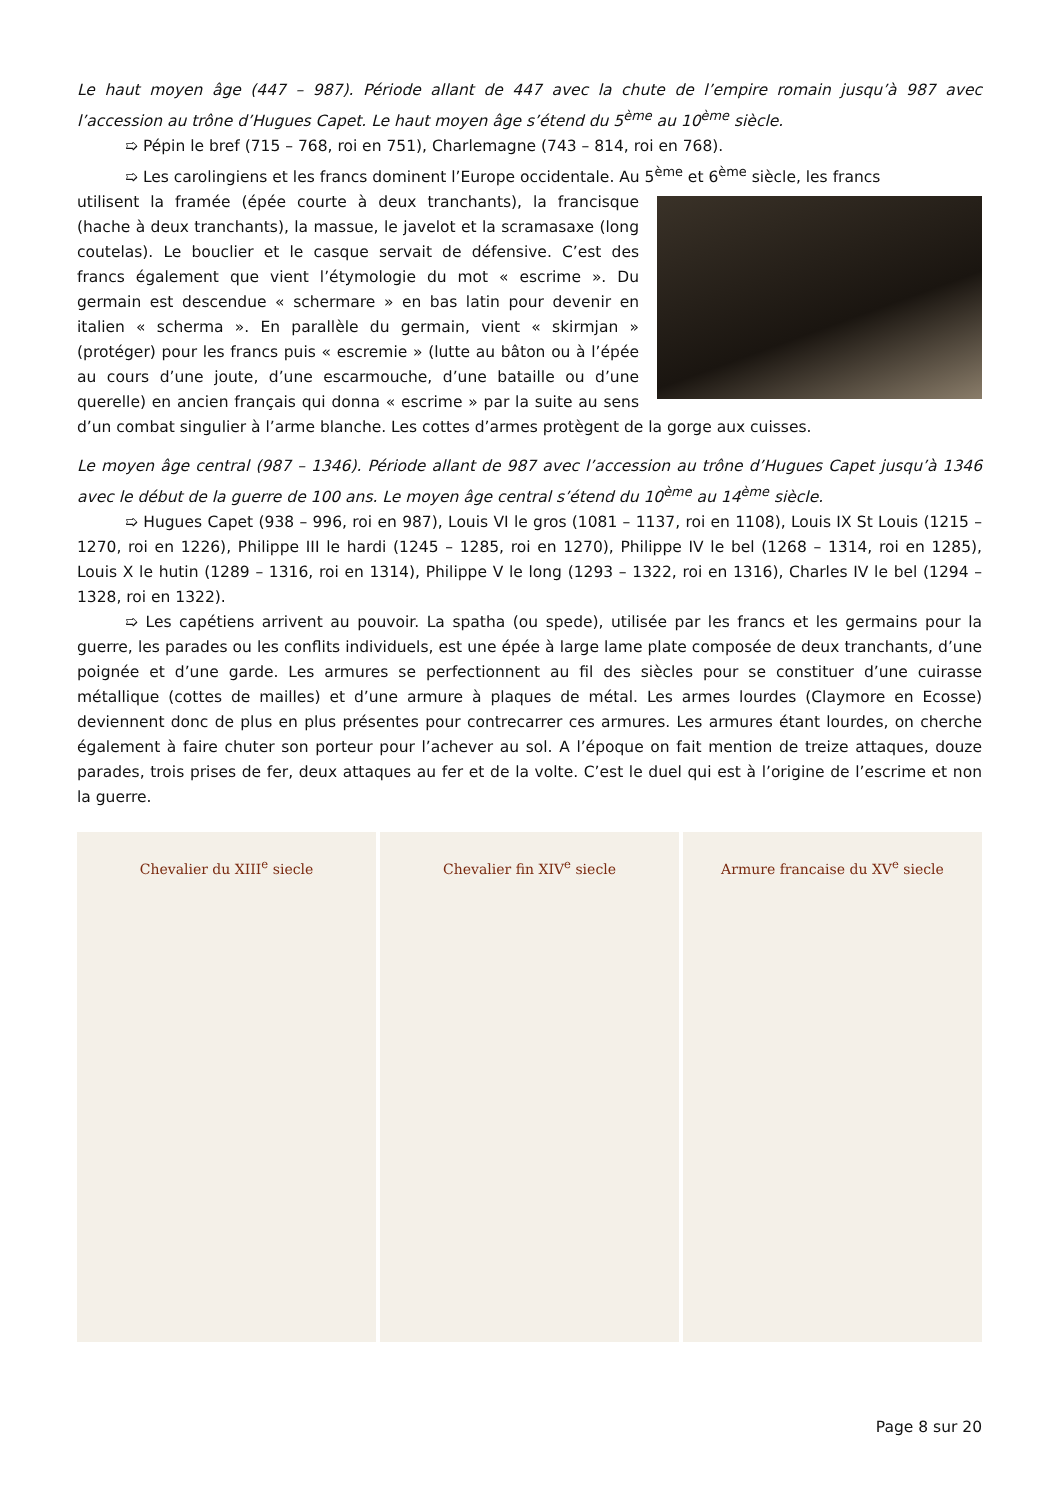Le haut moyen âge (447 – 987). Période allant de 447 avec la chute de l’empire romain jusqu’à 987 avec l’accession au trône d’Hugues Capet. Le haut moyen âge s’étend du 5<sup>ème</sup> au 10<sup>ème</sup> siècle.
➯ Pépin le bref (715 – 768, roi en 751), Charlemagne (743 – 814, roi en 768).
➯ Les carolingiens et les francs dominent l’Europe occidentale. Au 5<sup>ème</sup> et 6<sup>ème</sup> siècle, les francs
utilisent la framée (épée courte à deux tranchants), la francisque (hache à deux tranchants), la massue, le javelot et la scramasaxe (long coutelas). Le bouclier et le casque servait de défensive. C’est des francs également que vient l’étymologie du mot « escrime ». Du germain est descendue « schermare » en bas latin pour devenir en italien « scherma ». En parallèle du germain, vient « skirmjan » (protéger) pour les francs puis « escremie » (lutte au bâton ou à l’épée au cours d’une joute, d’une escarmouche, d’une bataille ou d’une querelle) en ancien français qui donna « escrime » par la suite au sens d’un combat singulier à l’arme blanche. Les cottes d’armes protègent de la gorge aux cuisses.
Le moyen âge central (987 – 1346). Période allant de 987 avec l’accession au trône d’Hugues Capet jusqu’à 1346 avec le début de la guerre de 100 ans. Le moyen âge central s’étend du 10<sup>ème</sup> au 14<sup>ème</sup> siècle.
➯ Hugues Capet (938 – 996, roi en 987), Louis VI le gros (1081 – 1137, roi en 1108), Louis IX St Louis (1215 – 1270, roi en 1226), Philippe III le hardi (1245 – 1285, roi en 1270), Philippe IV le bel (1268 – 1314, roi en 1285), Louis X le hutin (1289 – 1316, roi en 1314), Philippe V le long (1293 – 1322, roi en 1316), Charles IV le bel (1294 – 1328, roi en 1322).
➯ Les capétiens arrivent au pouvoir. La spatha (ou spede), utilisée par les francs et les germains pour la guerre, les parades ou les conflits individuels, est une épée à large lame plate composée de deux tranchants, d’une poignée et d’une garde. Les armures se perfectionnent au fil des siècles pour se constituer d’une cuirasse métallique (cottes de mailles) et d’une armure à plaques de métal. Les armes lourdes (Claymore en Ecosse) deviennent donc de plus en plus présentes pour contrecarrer ces armures. Les armures étant lourdes, on cherche également à faire chuter son porteur pour l’achever au sol. A l’époque on fait mention de treize attaques, douze parades, trois prises de fer, deux attaques au fer et de la volte. C’est le duel qui est à l’origine de l’escrime et non la guerre.
Chevalier du XIII<sup>e</sup> siecle Chevalier fin XIV<sup>e</sup> siecle Armure francaise du XV<sup>e</sup> siecle
Page 8 sur 20